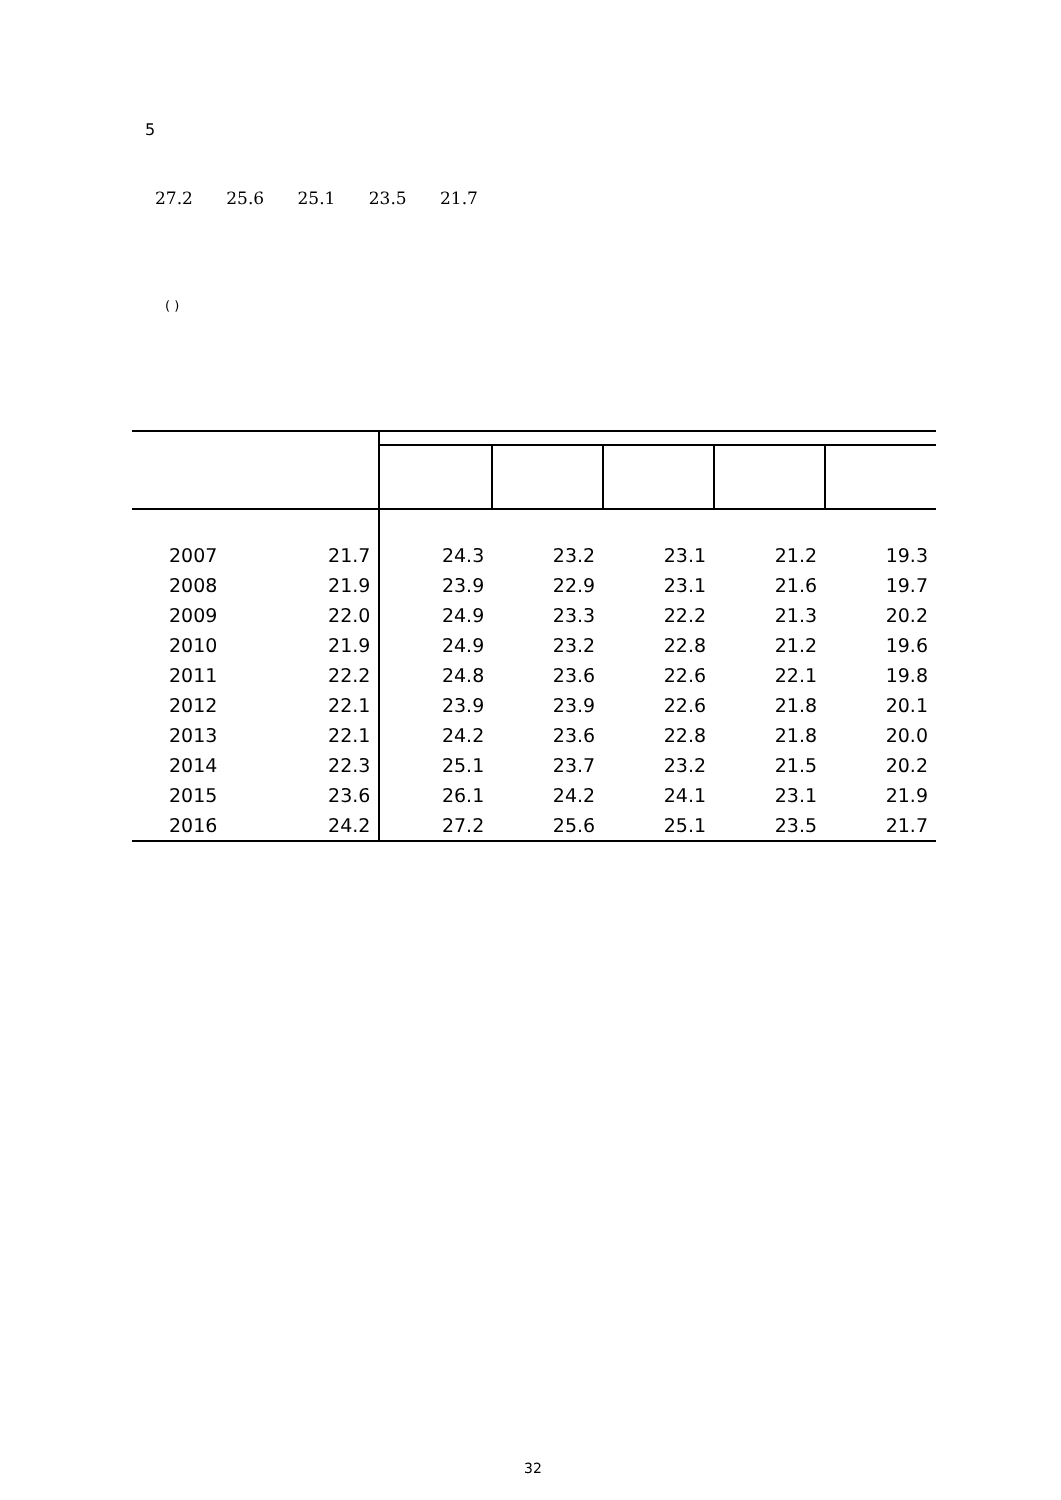5
27.2 25.6 25.1 23.5 21.7
( )
| 2007 | 21.7 | 24.3 | 23.2 | 23.1 | 21.2 | 19.3 |
| 2008 | 21.9 | 23.9 | 22.9 | 23.1 | 21.6 | 19.7 |
| 2009 | 22.0 | 24.9 | 23.3 | 22.2 | 21.3 | 20.2 |
| 2010 | 21.9 | 24.9 | 23.2 | 22.8 | 21.2 | 19.6 |
| 2011 | 22.2 | 24.8 | 23.6 | 22.6 | 22.1 | 19.8 |
| 2012 | 22.1 | 23.9 | 23.9 | 22.6 | 21.8 | 20.1 |
| 2013 | 22.1 | 24.2 | 23.6 | 22.8 | 21.8 | 20.0 |
| 2014 | 22.3 | 25.1 | 23.7 | 23.2 | 21.5 | 20.2 |
| 2015 | 23.6 | 26.1 | 24.2 | 24.1 | 23.1 | 21.9 |
| 2016 | 24.2 | 27.2 | 25.6 | 25.1 | 23.5 | 21.7 |
32